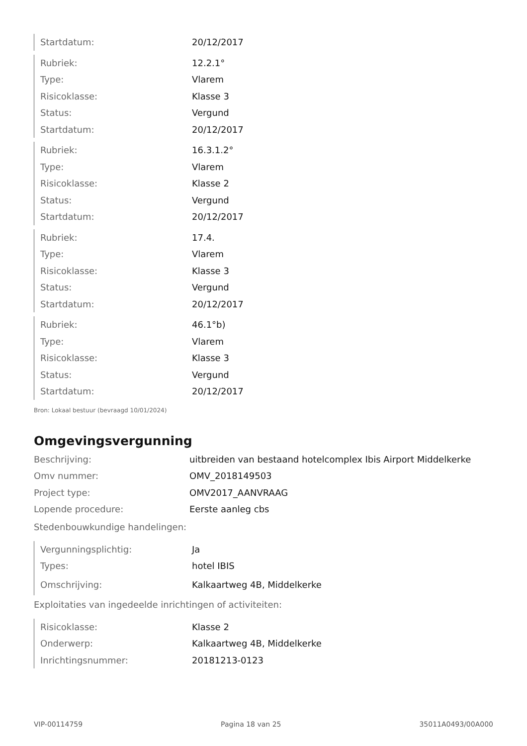| Startdatum: | 20/12/2017 |
| Rubriek: | 12.2.1° |
| Type: | Vlarem |
| Risicoklasse: | Klasse 3 |
| Status: | Vergund |
| Startdatum: | 20/12/2017 |
| Rubriek: | 16.3.1.2° |
| Type: | Vlarem |
| Risicoklasse: | Klasse 2 |
| Status: | Vergund |
| Startdatum: | 20/12/2017 |
| Rubriek: | 17.4. |
| Type: | Vlarem |
| Risicoklasse: | Klasse 3 |
| Status: | Vergund |
| Startdatum: | 20/12/2017 |
| Rubriek: | 46.1°b) |
| Type: | Vlarem |
| Risicoklasse: | Klasse 3 |
| Status: | Vergund |
| Startdatum: | 20/12/2017 |
Bron: Lokaal bestuur (bevraagd 10/01/2024)
Omgevingsvergunning
| Beschrijving: | uitbreiden van bestaand hotelcomplex Ibis Airport Middelkerke |
| Omv nummer: | OMV_2018149503 |
| Project type: | OMV2017_AANVRAAG |
| Lopende procedure: | Eerste aanleg cbs |
Stedenbouwkundige handelingen:
| Vergunningsplichtig: | Ja |
| Types: | hotel IBIS |
| Omschrijving: | Kalkaartweg 4B, Middelkerke |
Exploitaties van ingedeelde inrichtingen of activiteiten:
| Risicoklasse: | Klasse 2 |
| Onderwerp: | Kalkaartweg 4B, Middelkerke |
| Inrichtingsnummer: | 20181213-0123 |
VIP-00114759 Pagina 18 van 25 35011A0493/00A000